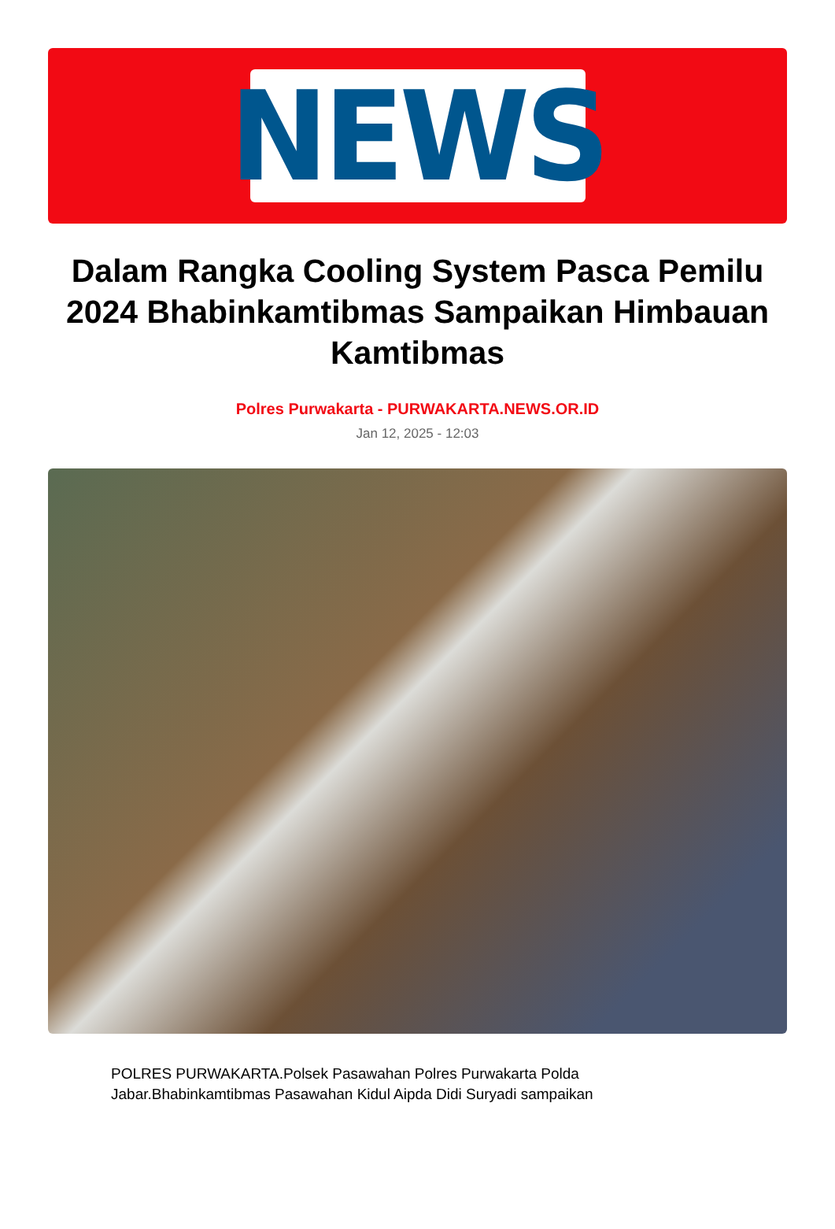NEWS
Dalam Rangka Cooling System Pasca Pemilu 2024 Bhabinkamtibmas Sampaikan Himbauan Kamtibmas
Polres Purwakarta - PURWAKARTA.NEWS.OR.ID
Jan 12, 2025 - 12:03
POLRES PURWAKARTA.Polsek Pasawahan Polres Purwakarta Polda Jabar.Bhabinkamtibmas Pasawahan Kidul Aipda Didi Suryadi sampaikan